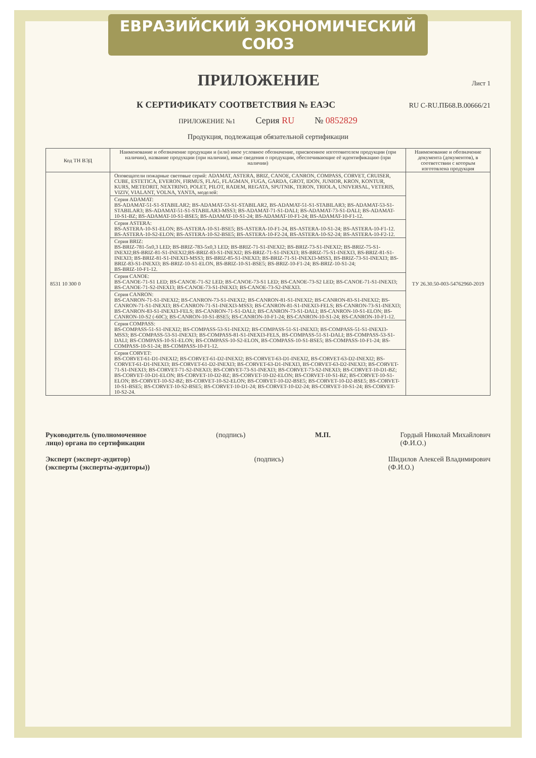ЕВРАЗИЙСКИЙ ЭКОНОМИЧЕСКИЙ СОЮЗ
ПРИЛОЖЕНИЕ
Лист 1
К СЕРТИФИКАТУ СООТВЕТСТВИЯ № ЕАЭС RU C-RU.ПБ68.В.00666/21
ПРИЛОЖЕНИЕ №1 Серия RU № 0852829
Продукция, подлежащая обязательной сертификации
| Код ТН ВЭД | Наименование и обозначение продукции и (или) иное условное обозначение, присвоенное изготовителем продукции (при наличии), название продукции (при наличии), иные сведения о продукции, обеспечивающие её идентификацию (при наличии) | Наименование и обозначение документа (документов), в соответствии с которым изготовлена продукция |
| --- | --- | --- |
| 8531 10 300 0 | Оповещатели пожарные световые серий: ADAMAT, ASTERA, BRIZ, CANOE, CANRON, COMPASS, CORVET, CRUISER, CUBE, ESTETICA, EVERON, FIRMUS, FLAG, FLAGMAN, FUGA, GARDA, GROT, IDON, JUNIOR, KRON, KONTUR, KURS, METEORIT, NEXTRINO, POLET, PILOT, RADEM, REGATA, SPUTNIK, TERON, TRIOLA, UNIVERSAL, VETERIS, VIZIV, VIALANT, VOLNA, YANTA, моделей: | ТУ 26.30.50-003-54762960-2019 |
| | Серия ADAMAT: BS-ADAMAT-51-S1-STABILAR2; BS-ADAMAT-53-S1-STABILAR2, BS-ADAMAT-51-S1-STABILAR3; BS-ADAMAT-53-S1-STABILAR3; BS-ADAMAT-51-S1-STABILAR3-MSS3; BS-ADAMAT-71-S1-DALI; BS-ADAMAT-73-S1-DALI; BS-ADAMAT-10-S1-BZ; BS-ADAMAT-10-S1-BSE5; BS-ADAMAT-10-S1-24; BS-ADAMAT-10-F1-24; BS-ADAMAT-10-F1-12. | |
| | Серия ASTERA: BS-ASTERA-10-S1-ELON; BS-ASTERA-10-S1-BSE5; BS-ASTERA-10-F1-24, BS-ASTERA-10-S1-24; BS-ASTERA-10-F1-12. BS-ASTERA-10-S2-ELON; BS-ASTERA-10-S2-BSE5; BS-ASTERA-10-F2-24, BS-ASTERA-10-S2-24; BS-ASTERA-10-F2-12. | |
| | Серия BRIZ: BS-BRIZ-781-5x0,3 LED; BS-BRIZ-783-5x0,3 LED; BS-BRIZ-71-S1-INEXI2; BS-BRIZ-73-S1-INEXI2; BS-BRIZ-75-S1-INEXI2;BS-BRIZ-81-S1-INEXI2;BS-BRIZ-83-S1-INEXI2; BS-BRIZ-71-S1-INEXI3; BS-BRIZ-75-S1-INEXI3, BS-BRIZ-81-S1-INEXI3; BS-BRIZ-81-S1-INEXI3-MSS3; BS-BRIZ-85-S1-INEXI3; BS-BRIZ-71-S1-INEXI3-MSS3, BS-BRIZ-73-S1-INEXI3; BS-BRIZ-83-S1-INEXI3; BS-BRIZ-10-S1-ELON, BS-BRIZ-10-S1-BSE5; BS-BRIZ-10-F1-24; BS-BRIZ-10-S1-24; BS-BRIZ-10-F1-12. | |
| | Серия CANOE: BS-CANOE-71-S1 LED; BS-CANOE-71-S2 LED; BS-CANOE-73-S1 LED; BS-CANOE-73-S2 LED; BS-CANOE-71-S1-INEXI3; BS-CANOE-71-S2-INEXI3; BS-CANOE-73-S1-INEXI3; BS-CANOE-73-S2-INEXI3. | |
| | Серия CANRON: BS-CANRON-71-S1-INEXI2; BS-CANRON-73-S1-INEXI2; BS-CANRON-81-S1-INEXI2; BS-CANRON-83-S1-INEXI2; BS-CANRON-71-S1-INEXI3; BS-CANRON-71-S1-INEXI3-MSS3; BS-CANRON-81-S1-INEXI3-FELS; BS-CANRON-73-S1-INEXI3; BS-CANRON-83-S1-INEXI3-FELS; BS-CANRON-71-S1-DALI; BS-CANRON-73-S1-DALI; BS-CANRON-10-S1-ELON; BS-CANRON-10-S2 (-60C); BS-CANRON-10-S1-BSE5; BS-CANRON-10-F1-24; BS-CANRON-10-S1-24; BS-CANRON-10-F1-12. | |
| | Серия COMPASS: BS-COMPASS-51-S1-INEXI2; BS-COMPASS-53-S1-INEXI2; BS-COMPASS-51-S1-INEXI3; BS-COMPASS-51-S1-INEXI3-MSS3; BS-COMPASS-53-S1-INEXI3; BS-COMPASS-81-S1-INEXI3-FELS, BS-COMPASS-51-S1-DALI; BS-COMPASS-53-S1-DALI; BS-COMPASS-10-S1-ELON; BS-COMPASS-10-S2-ELON, BS-COMPASS-10-S1-BSE5; BS-COMPASS-10-F1-24; BS-COMPASS-10-S1-24; BS-COMPASS-10-F1-12. | |
| | Серия CORVET: BS-CORVET-61-D1-INEXI2; BS-CORVET-61-D2-INEXI2; BS-CORVET-63-D1-INEXI2, BS-CORVET-63-D2-INEXI2; BS-CORVET-61-D1-INEXI3; BS-CORVET-61-D2-INEXI3; BS-CORVET-63-D1-INEXI3, BS-CORVET-63-D2-INEXI3; BS-CORVET-71-S1-INEXI3; BS-CORVET-71-S2-INEXI3; BS-CORVET-73-S1-INEXI3; BS-CORVET-73-S2-INEXI3; BS-CORVET-10-D1-BZ; BS-CORVET-10-D1-ELON; BS-CORVET-10-D2-BZ; BS-CORVET-10-D2-ELON; BS-CORVET-10-S1-BZ; BS-CORVET-10-S1-ELON; BS-CORVET-10-S2-BZ; BS-CORVET-10-S2-ELON; BS-CORVET-10-D2-BSE5; BS-CORVET-10-D2-BSE5; BS-CORVET-10-S1-BSE5; BS-CORVET-10-S2-BSE5; BS-CORVET-10-D1-24; BS-CORVET-10-D2-24; BS-CORVET-10-S1-24; BS-CORVET-10-S2-24. | |
Руководитель (уполномоченное
лицо) органа по сертификации (подпись) М.П. Гордый Николай Михайлович
(Ф.И.О.)
Эксперт (эксперт-аудитор)
(эксперты (эксперты-аудиторы)) (подпись) Шидилов Алексей Владимирович
(Ф.И.О.)